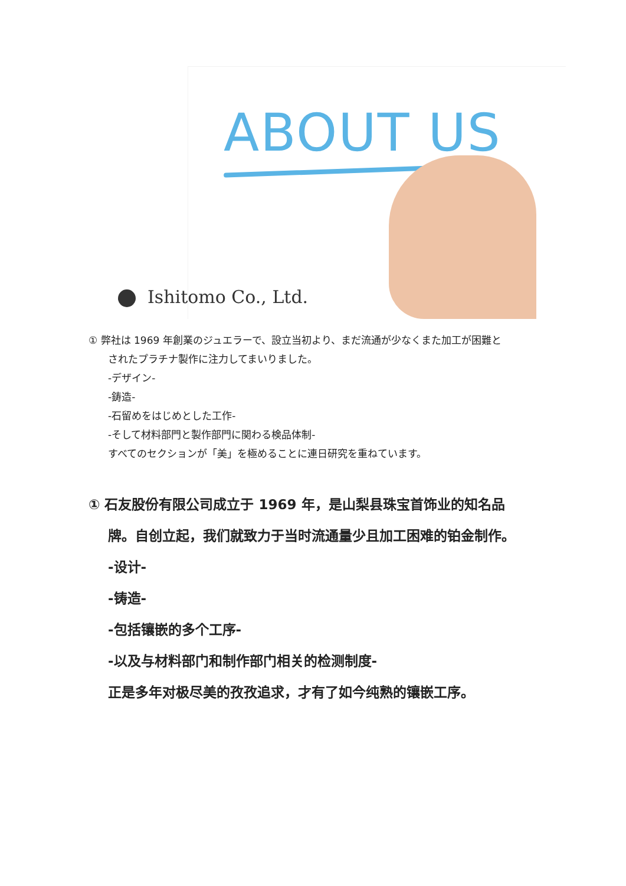ABOUT US
Ishitomo Co., Ltd.
① 弊社は 1969 年創業のジュエラーで、設立当初より、まだ流通が少なくまた加工が困難と
されたプラチナ製作に注力してまいりました。
-デザイン-
-鋳造-
-石留めをはじめとした工作-
-そして材料部門と製作部門に関わる検品体制-
すべてのセクションが「美」を極めることに連日研究を重ねています。
① 石友股份有限公司成立于 1969 年，是山梨县珠宝首饰业的知名品
牌。自创立起，我们就致力于当时流通量少且加工困难的铂金制作。
-设计-
-铸造-
-包括镶嵌的多个工序-
-以及与材料部门和制作部门相关的检测制度-
正是多年对极尽美的孜孜追求，才有了如今纯熟的镶嵌工序。